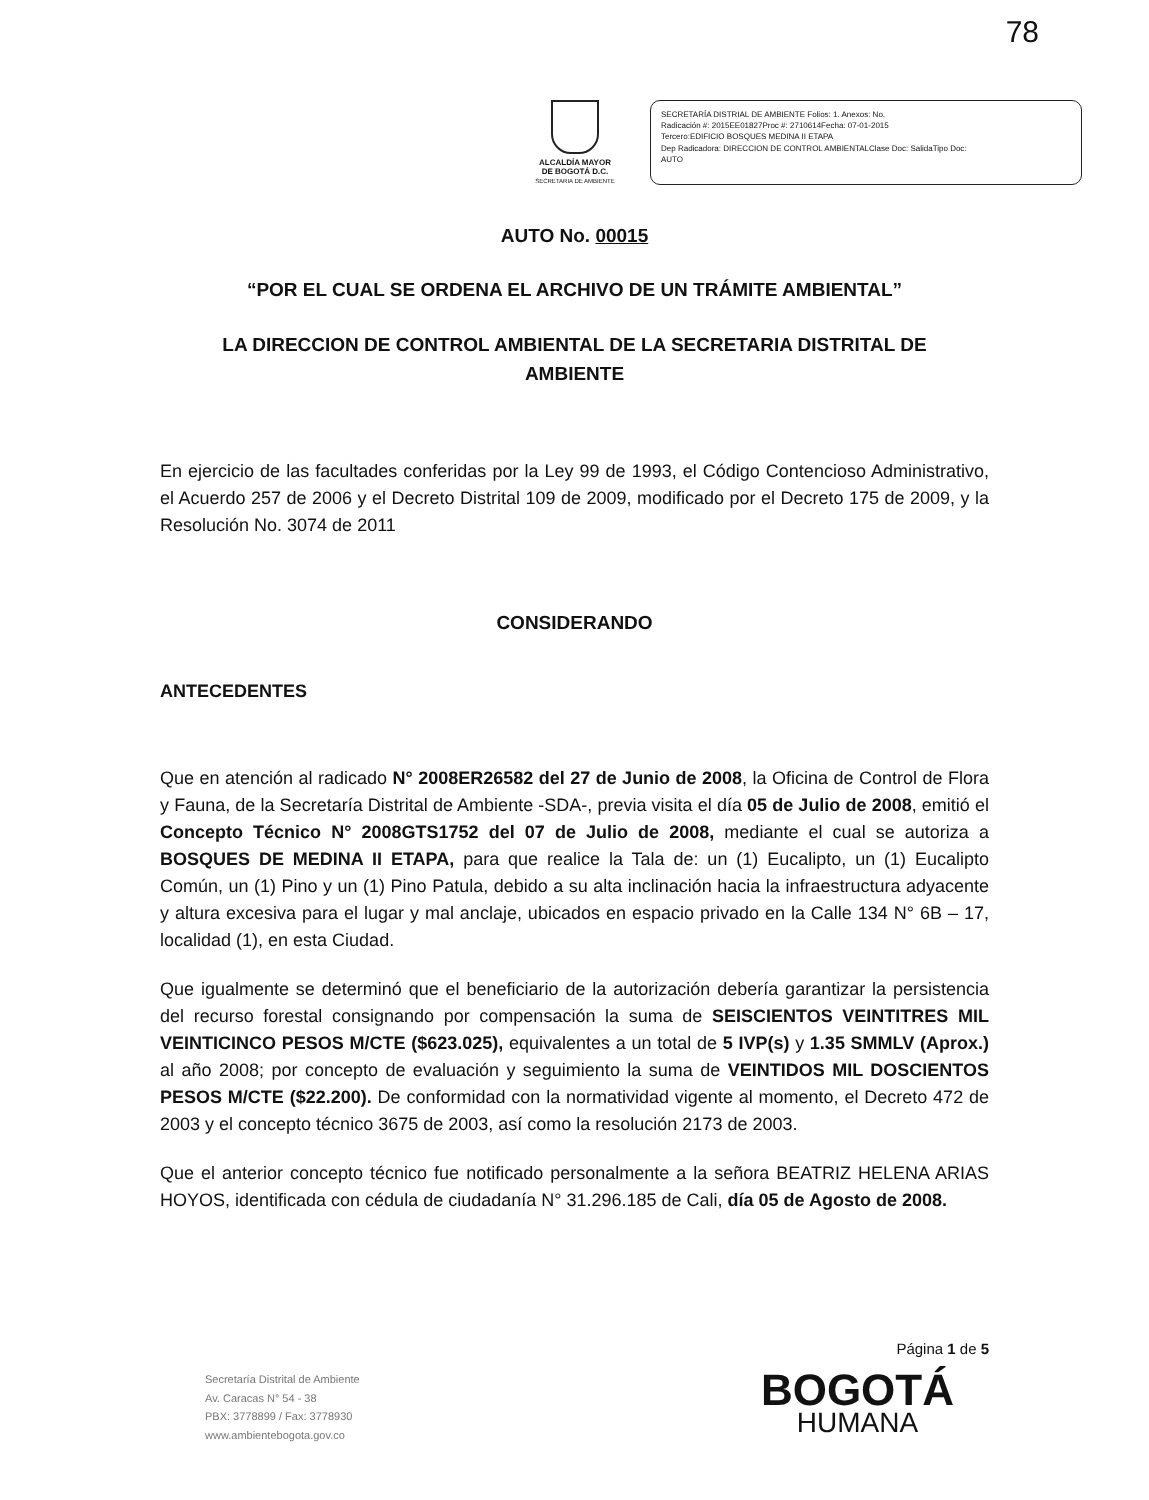78
ALCALDÍA MAYOR
DE BOGOTÁ D.C.
SECRETARIA DE AMBIENTE
SECRETARÍA DISTRIAL DE AMBIENTE Folios: 1. Anexos: No.
Radicación #: 2015EE01827Proc #: 2710614Fecha: 07-01-2015
Tercero:EDIFICIO BOSQUES MEDINA II ETAPA
Dep Radicadora: DIRECCION DE CONTROL AMBIENTALClase Doc: SalidaTipo Doc:
AUTO
AUTO No. 00015
“POR EL CUAL SE ORDENA EL ARCHIVO DE UN TRÁMITE AMBIENTAL”
LA DIRECCION DE CONTROL AMBIENTAL DE LA SECRETARIA DISTRITAL DE AMBIENTE
En ejercicio de las facultades conferidas por la Ley 99 de 1993, el Código Contencioso Administrativo, el Acuerdo 257 de 2006 y el Decreto Distrital 109 de 2009, modificado por el Decreto 175 de 2009, y la Resolución No. 3074 de 2011
CONSIDERANDO
ANTECEDENTES
Que en atención al radicado N° 2008ER26582 del 27 de Junio de 2008, la Oficina de Control de Flora y Fauna, de la Secretaría Distrital de Ambiente -SDA-, previa visita el día 05 de Julio de 2008, emitió el Concepto Técnico N° 2008GTS1752 del 07 de Julio de 2008, mediante el cual se autoriza a BOSQUES DE MEDINA II ETAPA, para que realice la Tala de: un (1) Eucalipto, un (1) Eucalipto Común, un (1) Pino y un (1) Pino Patula, debido a su alta inclinación hacia la infraestructura adyacente y altura excesiva para el lugar y mal anclaje, ubicados en espacio privado en la Calle 134 N° 6B – 17, localidad (1), en esta Ciudad.
Que igualmente se determinó que el beneficiario de la autorización debería garantizar la persistencia del recurso forestal consignando por compensación la suma de SEISCIENTOS VEINTITRES MIL VEINTICINCO PESOS M/CTE ($623.025), equivalentes a un total de 5 IVP(s) y 1.35 SMMLV (Aprox.) al año 2008; por concepto de evaluación y seguimiento la suma de VEINTIDOS MIL DOSCIENTOS PESOS M/CTE ($22.200). De conformidad con la normatividad vigente al momento, el Decreto 472 de 2003 y el concepto técnico 3675 de 2003, así como la resolución 2173 de 2003.
Que el anterior concepto técnico fue notificado personalmente a la señora BEATRIZ HELENA ARIAS HOYOS, identificada con cédula de ciudadanía N° 31.296.185 de Cali, día 05 de Agosto de 2008.
Página 1 de 5
Secretaría Distrital de Ambiente
Av. Caracas N° 54 - 38
PBX: 3778899 / Fax: 3778930
www.ambientebogota.gov.co
BOGOTÁ
HUMANA